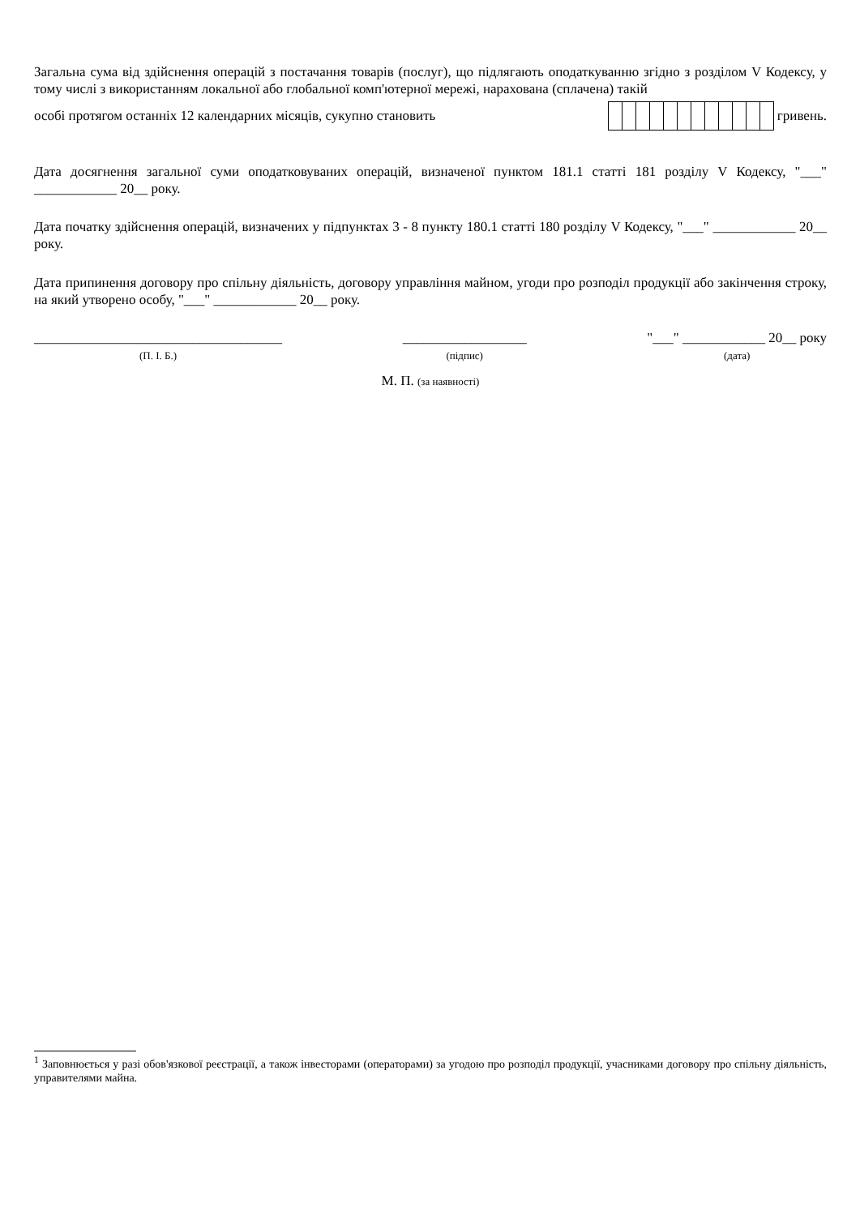Загальна сума від здійснення операцій з постачання товарів (послуг), що підлягають оподаткуванню згідно з розділом V Кодексу, у тому числі з використанням локальної або глобальної комп'ютерної мережі, нарахована (сплачена) такій
особі протягом останніх 12 календарних місяців, сукупно становить гривень.
Дата досягнення загальної суми оподатковуваних операцій, визначеної пунктом 181.1 статті 181 розділу V Кодексу, "___" ____________ 20__ року.
Дата початку здійснення операцій, визначених у підпунктах 3 - 8 пункту 180.1 статті 180 розділу V Кодексу, "___" ____________ 20__ року.
Дата припинення договору про спільну діяльність, договору управління майном, угоди про розподіл продукції або закінчення строку, на який утворено особу, "___" ____________ 20__ року.
____________________________________
(П. І. Б.)
__________________
(підпис)
"___" ____________ 20__ року
(дата)
М. П. (за наявності)
<sup>1</sup> Заповнюється у разі обов'язкової реєстрації, а також інвесторами (операторами) за угодою про розподіл продукції, учасниками договору про спільну діяльність, управителями майна.